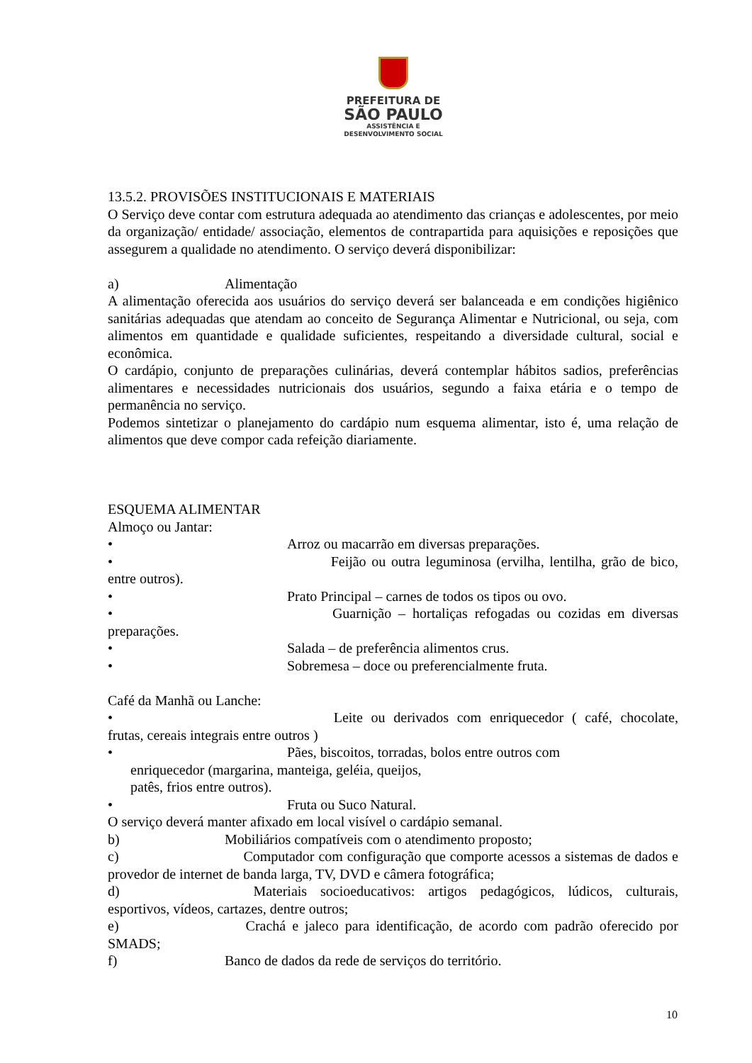PREFEITURA DE
SÃO PAULO
ASSISTÊNCIA E
DESENVOLVIMENTO SOCIAL
13.5.2. PROVISÕES INSTITUCIONAIS E MATERIAIS
O Serviço deve contar com estrutura adequada ao atendimento das crianças e adolescentes, por meio da organização/ entidade/ associação, elementos de contrapartida para aquisições e reposições que assegurem a qualidade no atendimento. O serviço deverá disponibilizar:
a) Alimentação
A alimentação oferecida aos usuários do serviço deverá ser balanceada e em condições higiênico sanitárias adequadas que atendam ao conceito de Segurança Alimentar e Nutricional, ou seja, com alimentos em quantidade e qualidade suficientes, respeitando a diversidade cultural, social e econômica.
O cardápio, conjunto de preparações culinárias, deverá contemplar hábitos sadios, preferências alimentares e necessidades nutricionais dos usuários, segundo a faixa etária e o tempo de permanência no serviço.
Podemos sintetizar o planejamento do cardápio num esquema alimentar, isto é, uma relação de alimentos que deve compor cada refeição diariamente.
ESQUEMA ALIMENTAR
Almoço ou Jantar:
• Arroz ou macarrão em diversas preparações.
•                Feijão ou outra leguminosa (ervilha, lentilha, grão de bico, entre outros).
• Prato Principal – carnes de todos os tipos ou ovo.
•                Guarnição – hortaliças refogadas ou cozidas em diversas preparações.
• Salada – de preferência alimentos crus.
• Sobremesa – doce ou preferencialmente fruta.
Café da Manhã ou Lanche:
•                Leite ou derivados com enriquecedor ( café, chocolate, frutas, cereais integrais entre outros )
• Pães, biscoitos, torradas, bolos entre outros com
enriquecedor (margarina, manteiga, geléia, queijos,
patês, frios entre outros).
• Fruta ou Suco Natural.
O serviço deverá manter afixado em local visível o cardápio semanal.
b) Mobiliários compatíveis com o atendimento proposto;
c)          Computador com configuração que comporte acessos a sistemas de dados e provedor de internet de banda larga, TV, DVD e câmera fotográfica;
d)          Materiais socioeducativos: artigos pedagógicos, lúdicos, culturais, esportivos, vídeos, cartazes, dentre outros;
e)          Crachá e jaleco para identificação, de acordo com padrão oferecido por SMADS;
f) Banco de dados da rede de serviços do território.
10